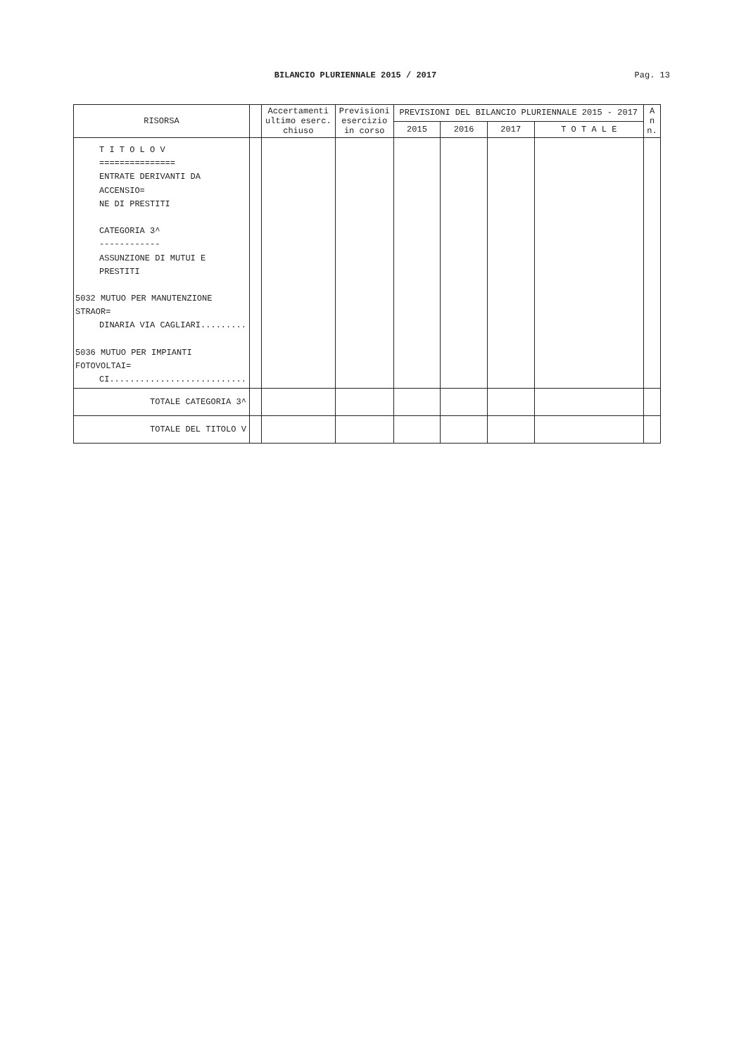BILANCIO PLURIENNALE 2015 / 2017
Pag. 13
| RISORSA | | Accertamenti ultimo eserc. chiuso | Previsioni esercizio in corso | PREVISIONI DEL BILANCIO PLURIENNALE 2015 - 2017 | | | | A n n. |
| --- | --- | --- | --- | --- | --- | --- | --- | --- |
| | | | | 2015 | 2016 | 2017 | T O T A L E | |
| T I T O L O V =============== ENTRATE DERIVANTI DA ACCENSIO= NE DI PRESTITI CATEGORIA 3^ ------------ ASSUNZIONE DI MUTUI E PRESTITI 5032 MUTUO PER MANUTENZIONE STRAOR= DINARIA VIA CAGLIARI......... 5036 MUTUO PER IMPIANTI FOTOVOLTAI= CI........................... | | | | | | | | |
| TOTALE CATEGORIA 3^ | | | | | | | | |
| TOTALE DEL TITOLO V | | | | | | | | |